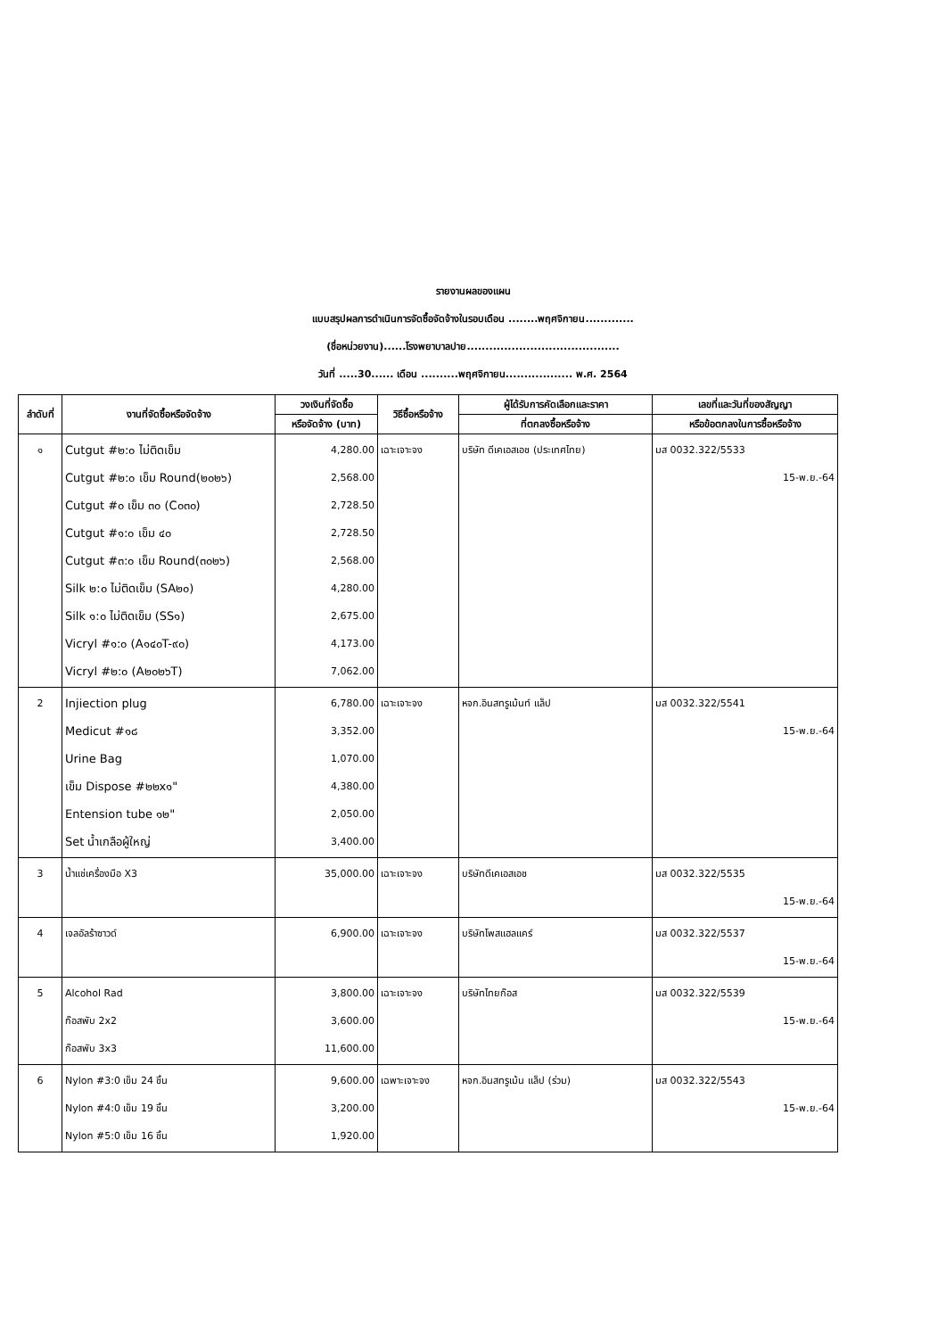รายงานผลของแผน
แบบสรุปผลการดำเนินการจัดซื้อจัดจ้างในรอบเดือน ........พฤศจิกายน.............
(ชื่อหน่วยงาน)......โรงพยาบาลปาย.........................................
วันที่ .....30...... เดือน ..........พฤศจิกายน.................. พ.ศ. 2564
| ลำดับที่ | งานที่จัดซื้อหรือจัดจ้าง | วงเงินที่จัดซื้อ | วิธีซื้อหรือจ้าง | ผู้ได้รับการคัดเลือกและราคา | เลขที่และวันที่ของสัญญา |
| --- | --- | --- | --- | --- | --- |
| | | หรือจัดจ้าง (บาท) | | ที่ตกลงซื้อหรือจ้าง | หรือข้อตกลงในการซื้อหรือจ้าง |
| ๑ | Cutgut #๒:๐ ไม่ติดเข็ม Cutgut #๒:๐ เข็ม Round(๒๐๒๖) Cutgut #๐ เข็ม ๓๐ (C๐๓๐) Cutgut #๑:๐ เข็ม ๔๐ Cutgut #๓:๐ เข็ม Round(๓๐๒๖) Silk ๒:๐ ไม่ติดเข็ม (SA๒๐) Silk ๑:๐ ไม่ติดเข็ม (SS๑) Vicryl #๑:๐ (A๑๔๐T-๙๐) Vicryl #๒:๐ (A๒๐๒๖T) | 4,280.00 2,568.00 2,728.50 2,728.50 2,568.00 4,280.00 2,675.00 4,173.00 7,062.00 | เฉาะเจาะจง | บริษัท ดีเคเอสเอช (ประเทศไทย) | มส 0032.322/5533 15-พ.ย.-64 |
| 2 | Injiection plug Medicut #๑๘ Urine Bag เข็ม Dispose #๒๒x๑" Entension tube ๑๒" Set น้ำเกลือผู้ใหญ่ | 6,780.00 3,352.00 1,070.00 4,380.00 2,050.00 3,400.00 | เฉาะเจาะจง | หจก.อินสทรูเม้นท์ แล็ป | มส 0032.322/5541 15-พ.ย.-64 |
| 3 | น้ำแช่เครื่องมือ X3 | 35,000.00 | เฉาะเจาะจง | บริษัทดีเคเอสเอช | มส 0032.322/5535 15-พ.ย.-64 |
| 4 | เจลอัลร้าซาวด์ | 6,900.00 | เฉาะเจาะจง | บริษัทโพสแฮลแคร์ | มส 0032.322/5537 15-พ.ย.-64 |
| 5 | Alcohol Rad ก๊อสพับ 2x2 ก๊อสพับ 3x3 | 3,800.00 3,600.00 11,600.00 | เฉาะเจาะจง | บริษัทไทยก๊อส | มส 0032.322/5539 15-พ.ย.-64 |
| 6 | Nylon #3:0 เข็ม 24 ชิ้น Nylon #4:0 เข็ม 19 ชิ้น Nylon #5:0 เข็ม 16 ชิ้น | 9,600.00 3,200.00 1,920.00 | เฉพาะเจาะจง | หจก.อินสทรูเม้น แล็ป (ร่วม) | มส 0032.322/5543 15-พ.ย.-64 |